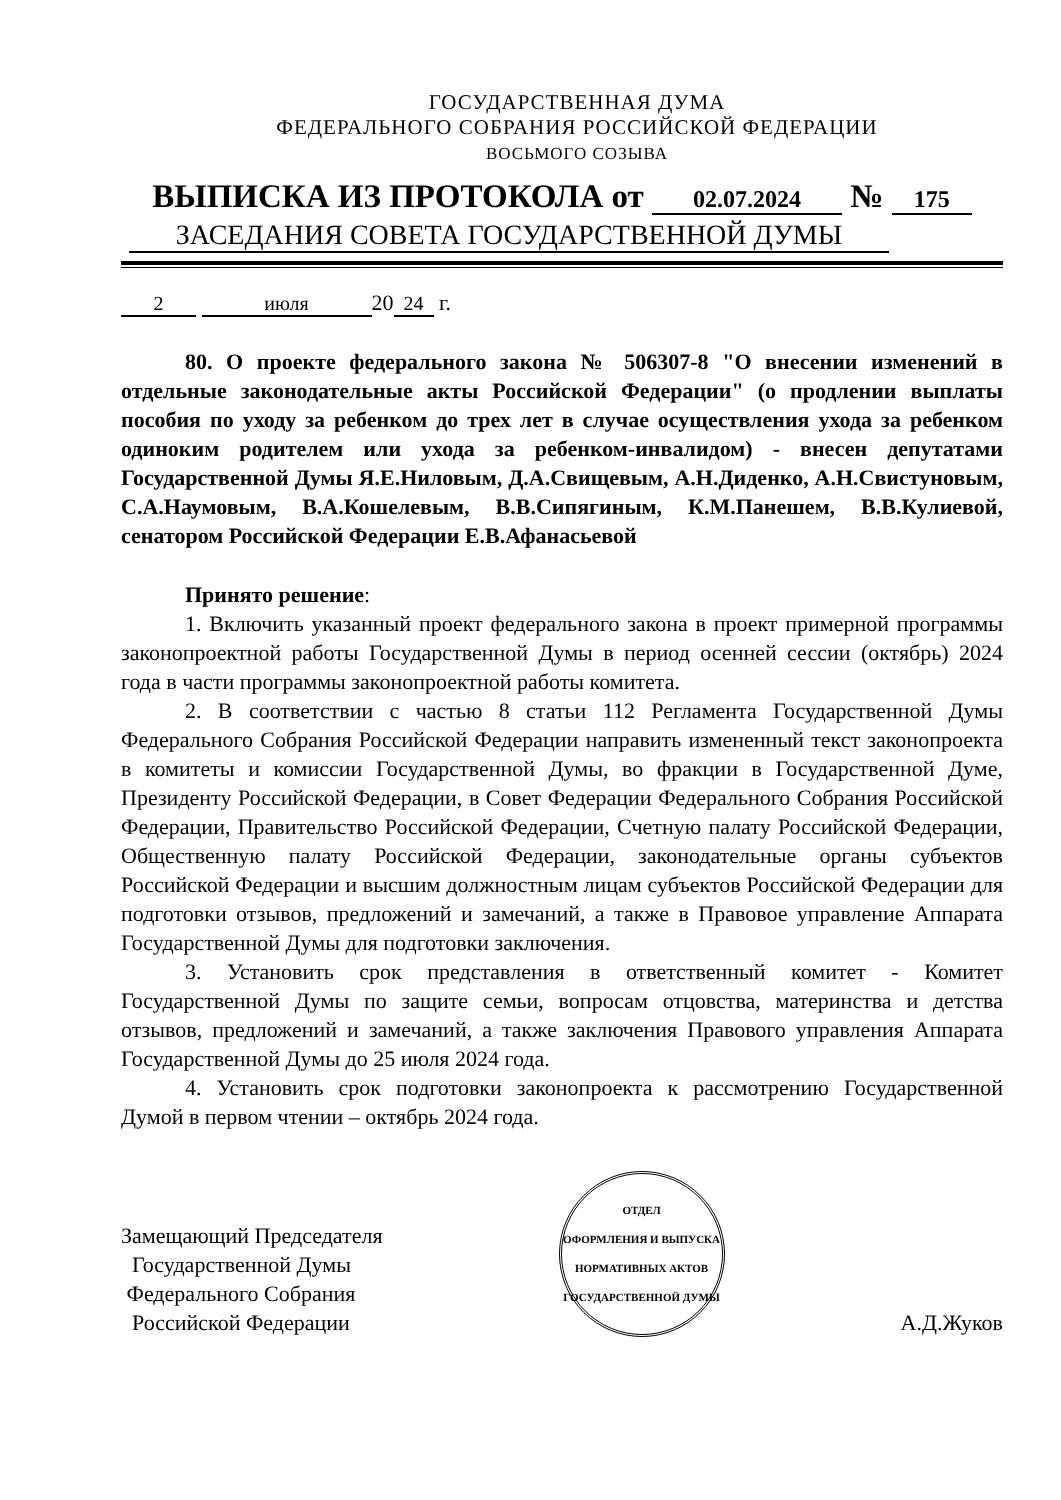ГОСУДАРСТВЕННАЯ ДУМА
ФЕДЕРАЛЬНОГО СОБРАНИЯ РОССИЙСКОЙ ФЕДЕРАЦИИ
ВОСЬМОГО СОЗЫВА
ВЫПИСКА ИЗ ПРОТОКОЛА от 02.07.2024 № 175
ЗАСЕДАНИЯ СОВЕТА ГОСУДАРСТВЕННОЙ ДУМЫ
2 июля 20 24 г.
80. О проекте федерального закона № 506307-8 "О внесении изменений в отдельные законодательные акты Российской Федерации" (о продлении выплаты пособия по уходу за ребенком до трех лет в случае осуществления ухода за ребенком одиноким родителем или ухода за ребенком-инвалидом) - внесен депутатами Государственной Думы Я.Е.Ниловым, Д.А.Свищевым, А.Н.Диденко, А.Н.Свистуновым, С.А.Наумовым, В.А.Кошелевым, В.В.Сипягиным, К.М.Панешем, В.В.Кулиевой, сенатором Российской Федерации Е.В.Афанасьевой
Принято решение:
1. Включить указанный проект федерального закона в проект примерной программы законопроектной работы Государственной Думы в период осенней сессии (октябрь) 2024 года в части программы законопроектной работы комитета.
2. В соответствии с частью 8 статьи 112 Регламента Государственной Думы Федерального Собрания Российской Федерации направить измененный текст законопроекта в комитеты и комиссии Государственной Думы, во фракции в Государственной Думе, Президенту Российской Федерации, в Совет Федерации Федерального Собрания Российской Федерации, Правительство Российской Федерации, Счетную палату Российской Федерации, Общественную палату Российской Федерации, законодательные органы субъектов Российской Федерации и высшим должностным лицам субъектов Российской Федерации для подготовки отзывов, предложений и замечаний, а также в Правовое управление Аппарата Государственной Думы для подготовки заключения.
3. Установить срок представления в ответственный комитет - Комитет Государственной Думы по защите семьи, вопросам отцовства, материнства и детства отзывов, предложений и замечаний, а также заключения Правового управления Аппарата Государственной Думы до 25 июля 2024 года.
4. Установить срок подготовки законопроекта к рассмотрению Государственной Думой в первом чтении – октябрь 2024 года.
Замещающий Председателя
Государственной Думы
Федерального Собрания
Российской Федерации
ОТДЕЛ
ОФОРМЛЕНИЯ И ВЫПУСКА
НОРМАТИВНЫХ АКТОВ
ГОСУДАРСТВЕННОЙ ДУМЫ
А.Д.Жуков